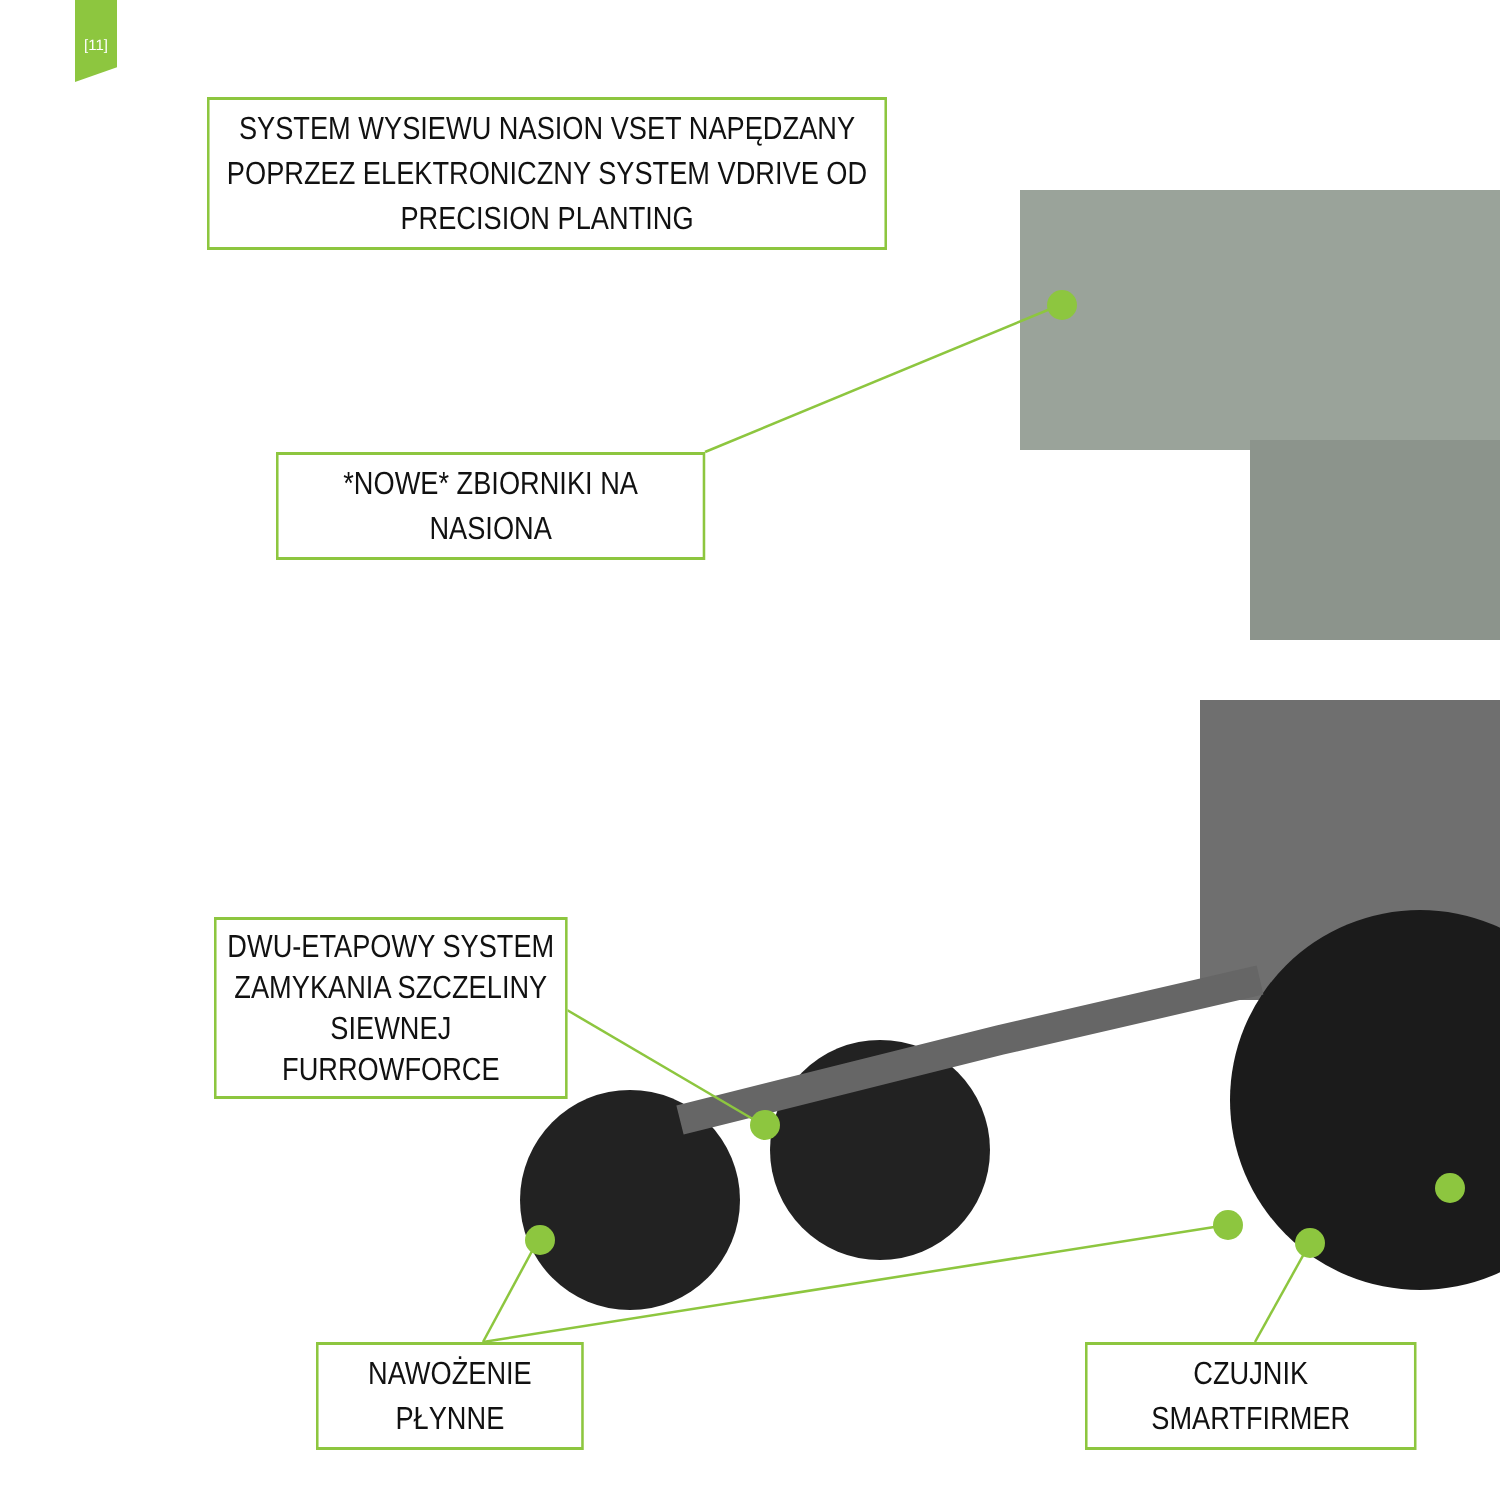[11]
SYSTEM WYSIEWU NASION VSET NAPĘDZANY POPRZEZ ELEKTRONICZNY SYSTEM VDRIVE OD PRECISION PLANTING
*NOWE* ZBIORNIKI NA NASIONA
DWU-ETAPOWY SYSTEM ZAMYKANIA SZCZELINY SIEWNEJ FURROWFORCE
NAWOŻENIE PŁYNNE CZUJNIK SMARTFIRMER